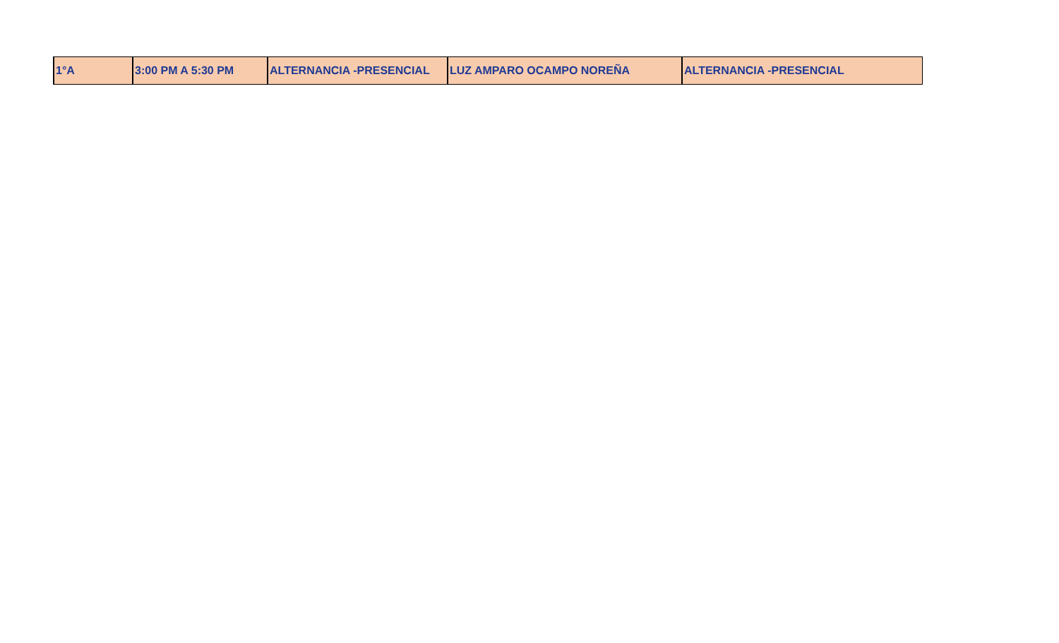| 1°A | 3:00 PM A 5:30 PM | ALTERNANCIA -PRESENCIAL | LUZ AMPARO OCAMPO NOREÑA | ALTERNANCIA -PRESENCIAL |